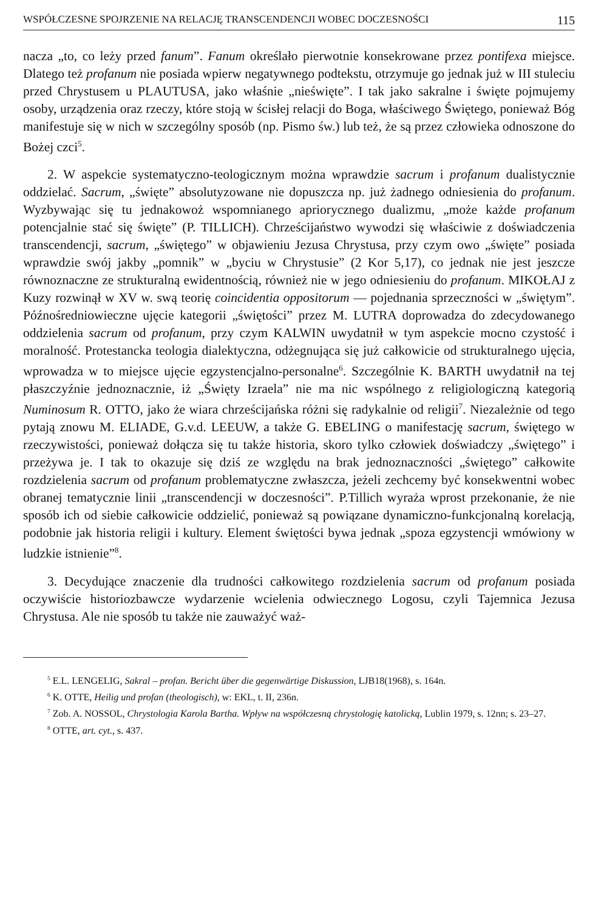WSPÓŁCZESNE SPOJRZENIE NA RELACJĘ TRANSCENDENCJI WOBEC DOCZESNOŚCI 115
nacza „to, co leży przed fanum”. Fanum określało pierwotnie konsekrowane przez pontifexa miejsce. Dlatego też profanum nie posiada wpierw negatywnego podtekstu, otrzymuje go jednak już w III stuleciu przed Chrystusem u PLAUTUSA, jako właśnie „nieświęte”. I tak jako sakralne i święte pojmujemy osoby, urządzenia oraz rzeczy, które stoją w ścisłej relacji do Boga, właściwego Świętego, ponieważ Bóg manifestuje się w nich w szczególny sposób (np. Pismo św.) lub też, że są przez człowieka odnoszone do Bożej czci<sup>5</sup>.
2. W aspekcie systematyczno-teologicznym można wprawdzie sacrum i profanum dualistycznie oddzielać. Sacrum, „święte” absolutyzowane nie dopuszcza np. już żadnego odniesienia do profanum. Wyzbywając się tu jednakowoż wspomnianego apriorycznego dualizmu, „może każde profanum potencjalnie stać się święte” (P. TILLICH). Chrześcijaństwo wywodzi się właściwie z doświadczenia transcendencji, sacrum, „świętego” w objawieniu Jezusa Chrystusa, przy czym owo „święte” posiada wprawdzie swój jakby „pomnik” w „byciu w Chrystusie” (2 Kor 5,17), co jednak nie jest jeszcze równoznaczne ze strukturalną ewidentnością, również nie w jego odniesieniu do profanum. MIKOŁAJ z Kuzy rozwinął w XV w. swą teorię coincidentia oppositorum — pojednania sprzeczności w „świętym”. Późnośredniowieczne ujęcie kategorii „świętości” przez M. LUTRA doprowadza do zdecydowanego oddzielenia sacrum od profanum, przy czym KALWIN uwydatnił w tym aspekcie mocno czystość i moralność. Protestancka teologia dialektyczna, odżegnująca się już całkowicie od strukturalnego ujęcia, wprowadza w to miejsce ujęcie egzystencjalno-personalne<sup>6</sup>. Szczególnie K. BARTH uwydatnił na tej płaszczyźnie jednoznacznie, iż „Święty Izraela” nie ma nic wspólnego z religiologiczną kategorią Numinosum R. OTTO, jako że wiara chrześcijańska różni się radykalnie od religii<sup>7</sup>. Niezależnie od tego pytają znowu M. ELIADE, G.v.d. LEEUW, a także G. EBELING o manifestację sacrum, świętego w rzeczywistości, ponieważ dołącza się tu także historia, skoro tylko człowiek doświadczy „świętego” i przeżywa je. I tak to okazuje się dziś ze względu na brak jednoznaczności „świętego” całkowite rozdzielenia sacrum od profanum problematyczne zwłaszcza, jeżeli zechcemy być konsekwentni wobec obranej tematycznie linii „transcendencji w doczesności”. P.Tillich wyraża wprost przekonanie, że nie sposób ich od siebie całkowicie oddzielić, ponieważ są powiązane dynamiczno-funkcjonalną korelacją, podobnie jak historia religii i kultury. Element świętości bywa jednak „spoza egzystencji wmówiony w ludzkie istnienie”<sup>8</sup>.
3. Decydujące znaczenie dla trudności całkowitego rozdzielenia sacrum od profanum posiada oczywiście historiozbawcze wydarzenie wcielenia odwiecznego Logosu, czyli Tajemnica Jezusa Chrystusa. Ale nie sposób tu także nie zauważyć waż-
<sup>5</sup> E.L. LENGELIG, Sakral – profan. Bericht über die gegenwärtige Diskussion, LJB18(1968), s. 164n.
<sup>6</sup> K. OTTE, Heilig und profan (theologisch), w: EKL, t. II, 236n.
<sup>7</sup> Zob. A. NOSSOL, Chrystologia Karola Bartha. Wpływ na współczesną chrystologię katolicką, Lublin 1979, s. 12nn; s. 23–27.
<sup>8</sup> OTTE, art. cyt., s. 437.